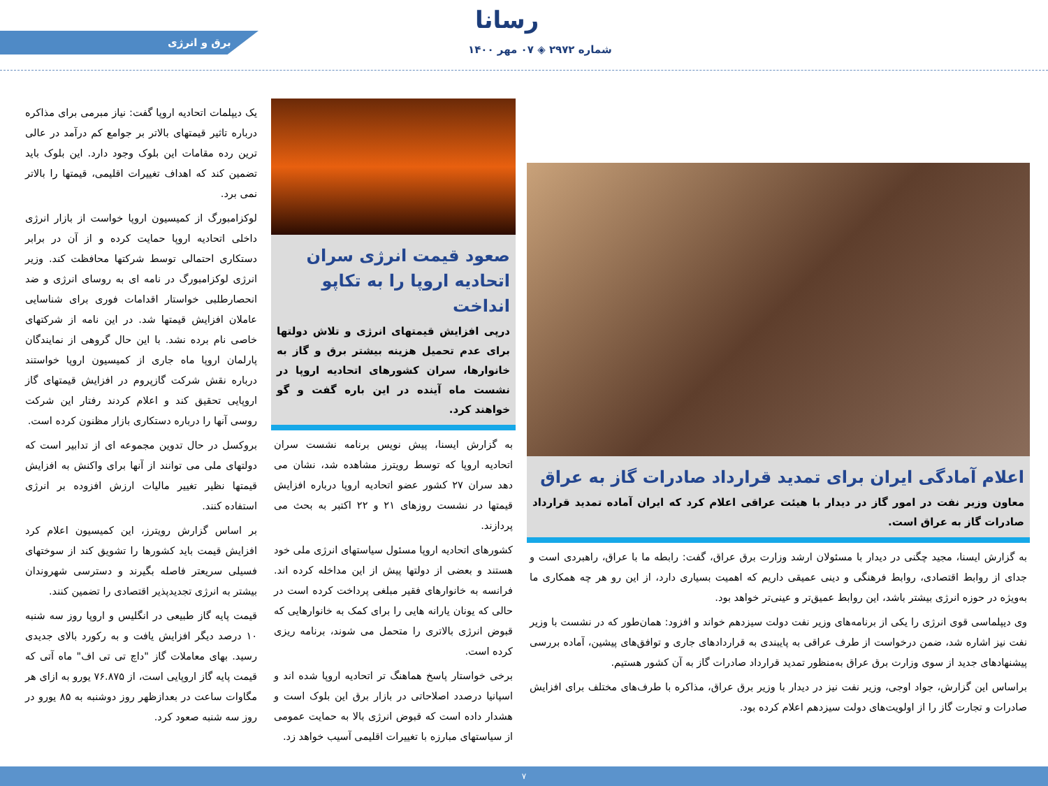رسانا
شماره ۲۹۷۲ ◈ ۰۷ مهر ۱۴۰۰
برق و انرژی
اعلام آمادگی ایران برای تمدید قرارداد صادرات گاز به عراق
معاون وزیر نفت در امور گاز در دیدار با هیئت عراقی اعلام کرد که ایران آماده تمدید قرارداد صادرات گاز به عراق است.
به گزارش ایسنا، مجید چگنی در دیدار با مسئولان ارشد وزارت برق عراق، گفت: رابطه ما با عراق، راهبردی است و جدای از روابط اقتصادی، روابط فرهنگی و دینی عمیقی داریم که اهمیت بسیاری دارد، از این رو هر چه همکاری ما به‌ویژه در حوزه انرژی بیشتر باشد، این روابط عمیق‌تر و عینی‌تر خواهد بود.
وی دیپلماسی قوی انرژی را یکی از برنامه‌های وزیر نفت دولت سیزدهم خواند و افزود: همان‌طور که در نشست با وزیر نفت نیز اشاره شد، ضمن درخواست از طرف عراقی به پایبندی به قراردادهای جاری و توافق‌های پیشین، آماده بررسی پیشنهادهای جدید از سوی وزارت برق عراق به‌منظور تمدید قرارداد صادرات گاز به آن کشور هستیم.
براساس این گزارش، جواد اوجی، وزیر نفت نیز در دیدار با وزیر برق عراق، مذاکره با طرف‌های مختلف برای افزایش صادرات و تجارت گاز را از اولویت‌های دولت سیزدهم اعلام کرده بود.
صعود قیمت انرژی سران اتحادیه اروپا را به تکاپو انداخت
درپی افزایش قیمتهای انرژی و تلاش دولتها برای عدم تحمیل هزینه بیشتر برق و گاز به خانوارها، سران کشورهای اتحادیه اروپا در نشست ماه آینده در این باره گفت و گو خواهند کرد.
به گزارش ایسنا، پیش نویس برنامه نشست سران اتحادیه اروپا که توسط رویترز مشاهده شد، نشان می دهد سران ۲۷ کشور عضو اتحادیه اروپا درباره افزایش قیمتها در نشست روزهای ۲۱ و ۲۲ اکتبر به بحث می پردازند.
کشورهای اتحادیه اروپا مسئول سیاستهای انرژی ملی خود هستند و بعضی از دولتها پیش از این مداخله کرده اند. فرانسه به خانوارهای فقیر مبلغی پرداخت کرده است در حالی که یونان یارانه هایی را برای کمک به خانوارهایی که قبوض انرژی بالاتری را متحمل می شوند، برنامه ریزی کرده است.
برخی خواستار پاسخ هماهنگ تر اتحادیه اروپا شده اند و اسپانیا درصدد اصلاحاتی در بازار برق این بلوک است و هشدار داده است که قبوض انرژی بالا به حمایت عمومی از سیاستهای مبارزه با تغییرات اقلیمی آسیب خواهد زد.
یک دیپلمات اتحادیه اروپا گفت: نیاز مبرمی برای مذاکره درباره تاثیر قیمتهای بالاتر بر جوامع کم درآمد در عالی ترین رده مقامات این بلوک وجود دارد. این بلوک باید تضمین کند که اهداف تغییرات اقلیمی، قیمتها را بالاتر نمی برد.
لوکزامبورگ از کمیسیون اروپا خواست از بازار انرژی داخلی اتحادیه اروپا حمایت کرده و از آن در برابر دستکاری احتمالی توسط شرکتها محافظت کند. وزیر انرژی لوکزامبورگ در نامه ای به روسای انرژی و ضد انحصارطلبی خواستار اقدامات فوری برای شناسایی عاملان افزایش قیمتها شد. در این نامه از شرکتهای خاصی نام برده نشد. با این حال گروهی از نمایندگان پارلمان اروپا ماه جاری از کمیسیون اروپا خواستند درباره نقش شرکت گازپروم در افزایش قیمتهای گاز اروپایی تحقیق کند و اعلام کردند رفتار این شرکت روسی آنها را درباره دستکاری بازار مظنون کرده است.
بروکسل در حال تدوین مجموعه ای از تدابیر است که دولتهای ملی می توانند از آنها برای واکنش به افزایش قیمتها نظیر تغییر مالیات ارزش افزوده بر انرژی استفاده کنند.
بر اساس گزارش رویترز، این کمیسیون اعلام کرد افزایش قیمت باید کشورها را تشویق کند از سوختهای فسیلی سریعتر فاصله بگیرند و دسترسی شهروندان بیشتر به انرژی تجدیدپذیر اقتصادی را تضمین کنند.
قیمت پایه گاز طبیعی در انگلیس و اروپا روز سه شنبه ۱۰ درصد دیگر افزایش یافت و به رکورد بالای جدیدی رسید. بهای معاملات گاز "داچ تی تی اف" ماه آتی که قیمت پایه گاز اروپایی است، از ۷۶.۸۷۵ یورو به ازای هر مگاوات ساعت در بعدازظهر روز دوشنبه به ۸۵ یورو در روز سه شنبه صعود کرد.
۷